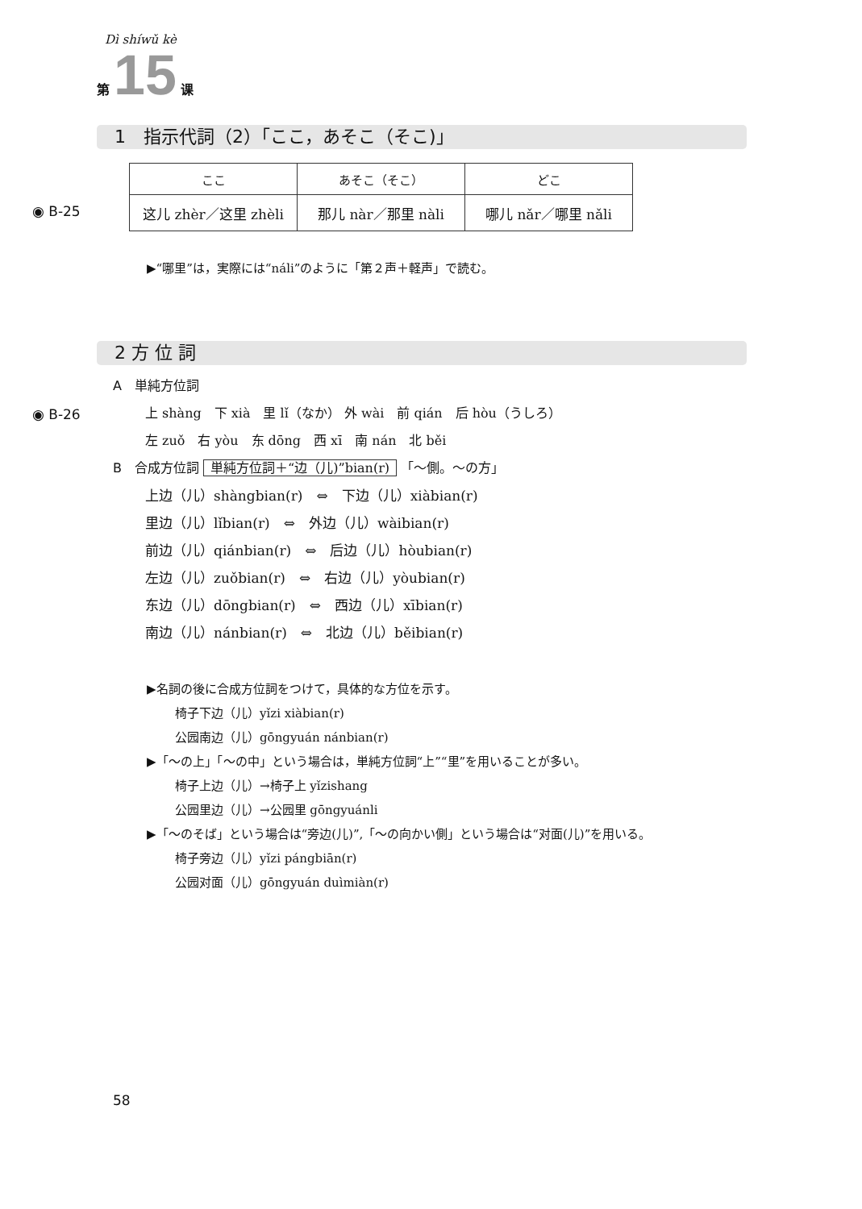Dì shíwǔ kè
第 15 课
1　指示代詞（2）「ここ，あそこ（そこ)」
| ここ | あそこ（そこ） | どこ |
| --- | --- | --- |
| 这儿 zhèr／这里 zhèli | 那儿 nàr／那里 nàli | 哪儿 nǎr／哪里 nǎli |
◉ B-25
▶“哪里”は，実際には“náli”のように「第２声＋軽声」で読む。
2 方 位 詞
◉ B-26
A　単純方位詞
上 shàng　下 xià　里 lǐ（なか） 外 wài　前 qián　后 hòu（うしろ）
左 zuǒ　右 yòu　东 dōng　西 xī　南 nán　北 běi
B　合成方位詞 単純方位詞＋“边（儿)”bian(r) 「〜側。〜の方」
上边（儿）shàngbian(r)　⇔　下边（儿）xiàbian(r)
里边（儿）lǐbian(r)　⇔　外边（儿）wàibian(r)
前边（儿）qiánbian(r)　⇔　后边（儿）hòubian(r)
左边（儿）zuǒbian(r)　⇔　右边（儿）yòubian(r)
东边（儿）dōngbian(r)　⇔　西边（儿）xībian(r)
南边（儿）nánbian(r)　⇔　北边（儿）běibian(r)
▶名詞の後に合成方位詞をつけて，具体的な方位を示す。
椅子下边（儿）yǐzi xiàbian(r)
公园南边（儿）gōngyuán nánbian(r)
▶「〜の上」「〜の中」という場合は，単純方位詞“上”“里”を用いることが多い。
椅子上边（儿）→椅子上 yǐzishang
公园里边（儿）→公园里 gōngyuánli
▶「〜のそば」という場合は“旁边(儿)”,「〜の向かい側」という場合は“对面(儿)”を用いる。
椅子旁边（儿）yǐzi pángbiān(r)
公园对面（儿）gōngyuán duìmiàn(r)
58